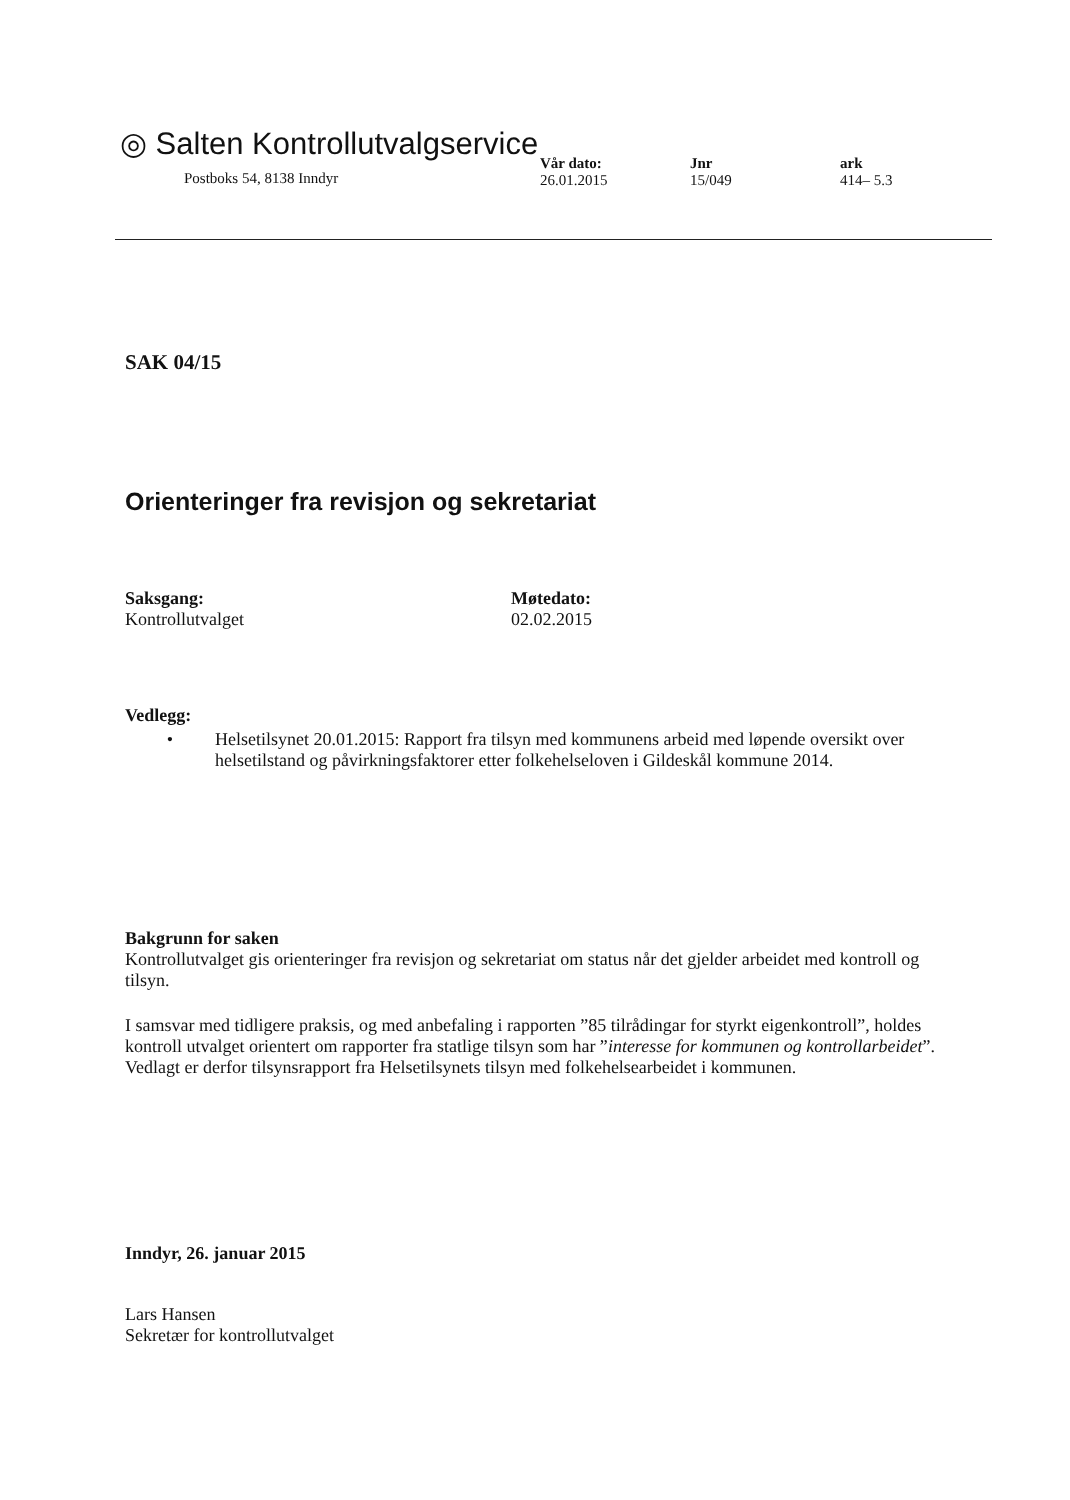◎ Salten Kontrollutvalgservice
Postboks 54, 8138 Inndyr
Vår dato:
26.01.2015
Jnr
15/049
ark
414– 5.3
SAK 04/15
Orienteringer fra revisjon og sekretariat
Saksgang:
Kontrollutvalget
Møtedato:
02.02.2015
Vedlegg:
• Helsetilsynet 20.01.2015: Rapport fra tilsyn med kommunens arbeid med løpende oversikt over helsetilstand og påvirkningsfaktorer etter folkehelseloven i Gildeskål kommune 2014.
Bakgrunn for saken
Kontrollutvalget gis orienteringer fra revisjon og sekretariat om status når det gjelder arbeidet med kontroll og tilsyn.
I samsvar med tidligere praksis, og med anbefaling i rapporten ”85 tilrådingar for styrkt eigenkontroll”, holdes kontroll utvalget orientert om rapporter fra statlige tilsyn som har ”interesse for kommunen og kontrollarbeidet”. Vedlagt er derfor tilsynsrapport fra Helsetilsynets tilsyn med folkehelsearbeidet i kommunen.
Inndyr, 26. januar 2015
Lars Hansen
Sekretær for kontrollutvalget